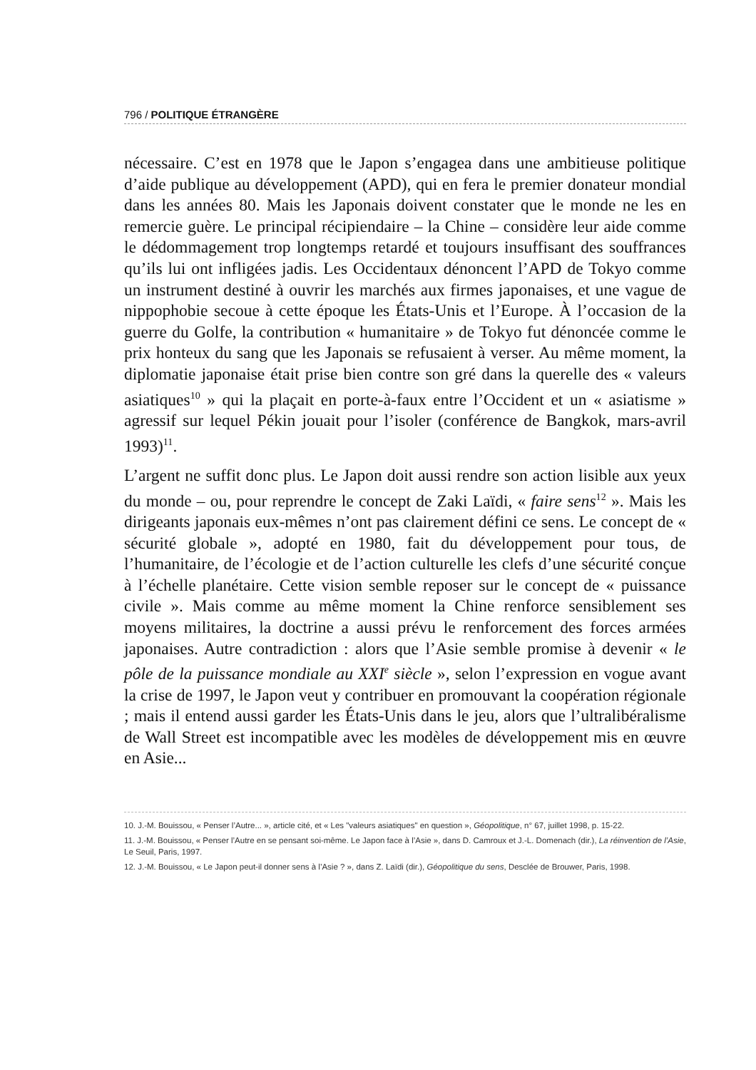796 / POLITIQUE ÉTRANGÈRE
nécessaire. C’est en 1978 que le Japon s’engagea dans une ambitieuse politique d’aide publique au développement (APD), qui en fera le premier donateur mondial dans les années 80. Mais les Japonais doivent constater que le monde ne les en remercie guère. Le principal récipiendaire – la Chine – considère leur aide comme le dédommagement trop longtemps retardé et toujours insuffisant des souffrances qu’ils lui ont infligées jadis. Les Occidentaux dénoncent l’APD de Tokyo comme un instrument destiné à ouvrir les marchés aux firmes japonaises, et une vague de nippophobie secoue à cette époque les États-Unis et l’Europe. À l’occasion de la guerre du Golfe, la contribution « humanitaire » de Tokyo fut dénoncée comme le prix honteux du sang que les Japonais se refusaient à verser. Au même moment, la diplomatie japonaise était prise bien contre son gré dans la querelle des « valeurs asiatiques<sup>10</sup> » qui la plaçait en porte-à-faux entre l’Occident et un « asiatisme » agressif sur lequel Pékin jouait pour l’isoler (conférence de Bangkok, mars-avril 1993)<sup>11</sup>.
L’argent ne suffit donc plus. Le Japon doit aussi rendre son action lisible aux yeux du monde – ou, pour reprendre le concept de Zaki Laïdi, « faire sens<sup>12</sup> ». Mais les dirigeants japonais eux-mêmes n’ont pas clairement défini ce sens. Le concept de « sécurité globale », adopté en 1980, fait du développement pour tous, de l’humanitaire, de l’écologie et de l’action culturelle les clefs d’une sécurité conçue à l’échelle planétaire. Cette vision semble reposer sur le concept de « puissance civile ». Mais comme au même moment la Chine renforce sensiblement ses moyens militaires, la doctrine a aussi prévu le renforcement des forces armées japonaises. Autre contradiction : alors que l’Asie semble promise à devenir « le pôle de la puissance mondiale au XXI<sup>e</sup> siècle », selon l’expression en vogue avant la crise de 1997, le Japon veut y contribuer en promouvant la coopération régionale ; mais il entend aussi garder les États-Unis dans le jeu, alors que l’ultralibéralisme de Wall Street est incompatible avec les modèles de développement mis en œuvre en Asie...
10. J.-M. Bouissou, « Penser l’Autre... », article cité, et « Les "valeurs asiatiques" en question », Géopolitique, n° 67, juillet 1998, p. 15-22.
11. J.-M. Bouissou, « Penser l’Autre en se pensant soi-même. Le Japon face à l’Asie », dans D. Camroux et J.-L. Domenach (dir.), La réinvention de l’Asie, Le Seuil, Paris, 1997.
12. J.-M. Bouissou, « Le Japon peut-il donner sens à l’Asie ? », dans Z. Laïdi (dir.), Géopolitique du sens, Desclée de Brouwer, Paris, 1998.